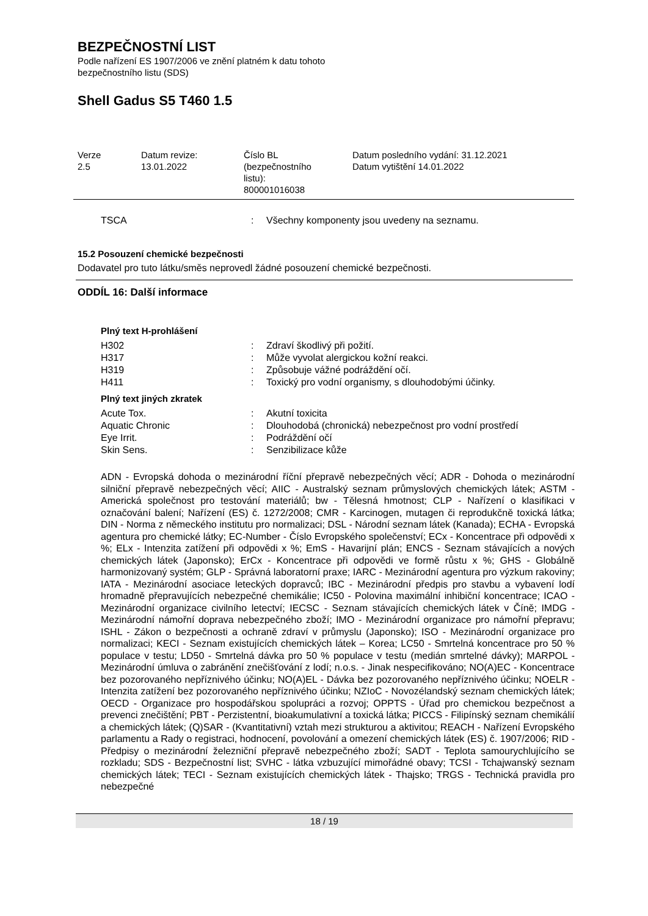BEZPEČNOSTNÍ LIST
Podle nařízení ES 1907/2006 ve znění platném k datu tohoto
bezpečnostního listu (SDS)
Shell Gadus S5 T460 1.5
| Verze 2.5 | Datum revize: 13.01.2022 | Číslo BL (bezpečnostního listu): 800001016038 | Datum posledního vydání: 31.12.2021 Datum vytištění 14.01.2022 |
| TSCA | : | Všechny komponenty jsou uvedeny na seznamu. |
15.2 Posouzení chemické bezpečnosti
Dodavatel pro tuto látku/směs neprovedl žádné posouzení chemické bezpečnosti.
ODDÍL 16: Další informace
Plný text H-prohlášení
| H302 | : | Zdraví škodlivý při požití. |
| H317 | : | Může vyvolat alergickou kožní reakci. |
| H319 | : | Způsobuje vážné podráždění očí. |
| H411 | : | Toxický pro vodní organismy, s dlouhodobými účinky. |
Plný text jiných zkratek
| Acute Tox. | : | Akutní toxicita |
| Aquatic Chronic | : | Dlouhodobá (chronická) nebezpečnost pro vodní prostředí |
| Eye Irrit. | : | Podráždění očí |
| Skin Sens. | : | Senzibilizace kůže |
ADN - Evropská dohoda o mezinárodní říční přepravě nebezpečných věcí; ADR - Dohoda o mezinárodní silniční přepravě nebezpečných věcí; AIIC - Australský seznam průmyslových chemických látek; ASTM - Americká společnost pro testování materiálů; bw - Tělesná hmotnost; CLP - Nařízení o klasifikaci v označování balení; Nařízení (ES) č. 1272/2008; CMR - Karcinogen, mutagen či reprodukčně toxická látka; DIN - Norma z německého institutu pro normalizaci; DSL - Národní seznam látek (Kanada); ECHA - Evropská agentura pro chemické látky; EC-Number - Číslo Evropského společenství; ECx - Koncentrace při odpovědi x %; ELx - Intenzita zatížení při odpovědi x %; EmS - Havarijní plán; ENCS - Seznam stávajících a nových chemických látek (Japonsko); ErCx - Koncentrace při odpovědi ve formě růstu x %; GHS - Globálně harmonizovaný systém; GLP - Správná laboratorní praxe; IARC - Mezinárodní agentura pro výzkum rakoviny; IATA - Mezinárodní asociace leteckých dopravců; IBC - Mezinárodní předpis pro stavbu a vybavení lodí hromadně přepravujících nebezpečné chemikálie; IC50 - Polovina maximální inhibiční koncentrace; ICAO - Mezinárodní organizace civilního letectví; IECSC - Seznam stávajících chemických látek v Číně; IMDG - Mezinárodní námořní doprava nebezpečného zboží; IMO - Mezinárodní organizace pro námořní přepravu; ISHL - Zákon o bezpečnosti a ochraně zdraví v průmyslu (Japonsko); ISO - Mezinárodní organizace pro normalizaci; KECI - Seznam existujících chemických látek – Korea; LC50 - Smrtelná koncentrace pro 50 % populace v testu; LD50 - Smrtelná dávka pro 50 % populace v testu (medián smrtelné dávky); MARPOL - Mezinárodní úmluva o zabránění znečišťování z lodí; n.o.s. - Jinak nespecifikováno; NO(A)EC - Koncentrace bez pozorovaného nepříznivého účinku; NO(A)EL - Dávka bez pozorovaného nepříznivého účinku; NOELR - Intenzita zatížení bez pozorovaného nepříznivého účinku; NZIoC - Novozélandský seznam chemických látek; OECD - Organizace pro hospodářskou spolupráci a rozvoj; OPPTS - Úřad pro chemickou bezpečnost a prevenci znečištění; PBT - Perzistentní, bioakumulativní a toxická látka; PICCS - Filipínský seznam chemikálií a chemických látek; (Q)SAR - (Kvantitativní) vztah mezi strukturou a aktivitou; REACH - Nařízení Evropského parlamentu a Rady o registraci, hodnocení, povolování a omezení chemických látek (ES) č. 1907/2006; RID - Předpisy o mezinárodní železniční přepravě nebezpečného zboží; SADT - Teplota samourychlujícího se rozkladu; SDS - Bezpečnostní list; SVHC - látka vzbuzující mimořádné obavy; TCSI - Tchajwanský seznam chemických látek; TECI - Seznam existujících chemických látek - Thajsko; TRGS - Technická pravidla pro nebezpečné
18 / 19